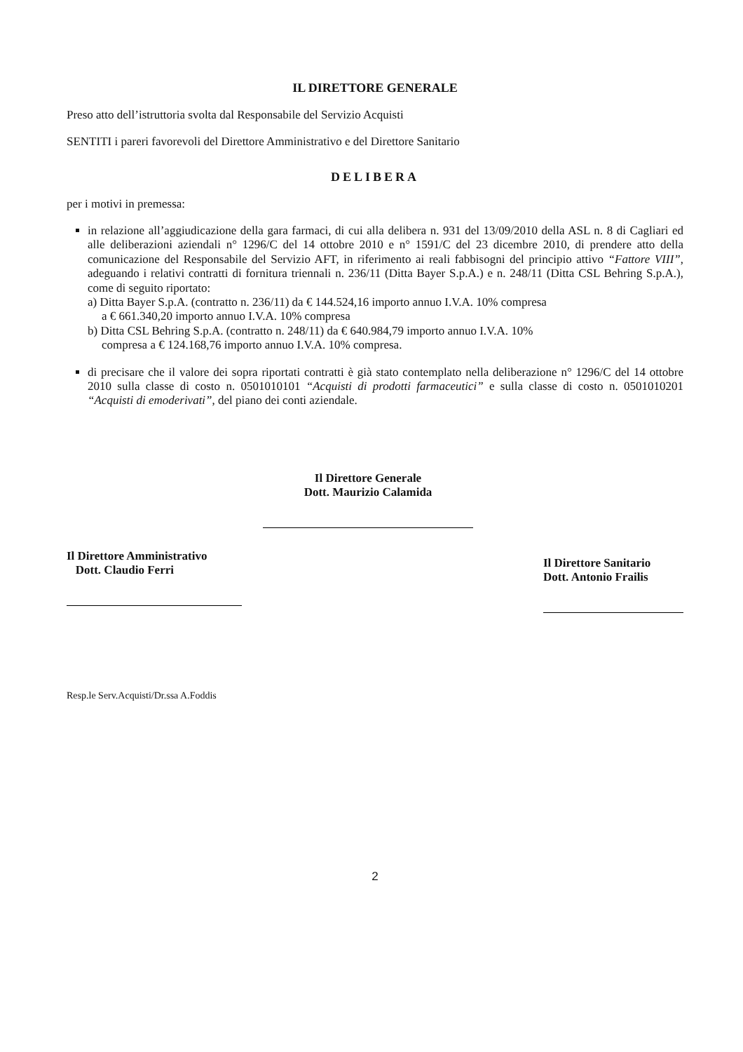IL DIRETTORE GENERALE
Preso atto dell’istruttoria svolta dal Responsabile del Servizio Acquisti
SENTITI i pareri favorevoli del Direttore Amministrativo e del Direttore Sanitario
DELIBERA
per i motivi in premessa:
in relazione all’aggiudicazione della gara farmaci, di cui alla delibera n. 931 del 13/09/2010 della ASL n. 8 di Cagliari ed alle deliberazioni aziendali n° 1296/C del 14 ottobre 2010 e n° 1591/C del 23 dicembre 2010, di prendere atto della comunicazione del Responsabile del Servizio AFT, in riferimento ai reali fabbisogni del principio attivo “Fattore VIII”, adeguando i relativi contratti di fornitura triennali n. 236/11 (Ditta Bayer S.p.A.) e n. 248/11 (Ditta CSL Behring S.p.A.), come di seguito riportato:
a) Ditta Bayer S.p.A. (contratto n. 236/11) da € 144.524,16 importo annuo I.V.A. 10% compresa
a € 661.340,20 importo annuo I.V.A. 10% compresa
b) Ditta CSL Behring S.p.A. (contratto n. 248/11) da € 640.984,79 importo annuo I.V.A. 10%
compresa a € 124.168,76 importo annuo I.V.A. 10% compresa.
di precisare che il valore dei sopra riportati contratti è già stato contemplato nella deliberazione n° 1296/C del 14 ottobre 2010 sulla classe di costo n. 0501010101 “Acquisti di prodotti farmaceutici” e sulla classe di costo n. 0501010201 “Acquisti di emoderivati”, del piano dei conti aziendale.
Il Direttore Generale
Dott. Maurizio Calamida
Il Direttore Amministrativo
Dott. Claudio Ferri
Il Direttore Sanitario
Dott. Antonio Frailis
Resp.le Serv.Acquisti/Dr.ssa A.Foddis
2